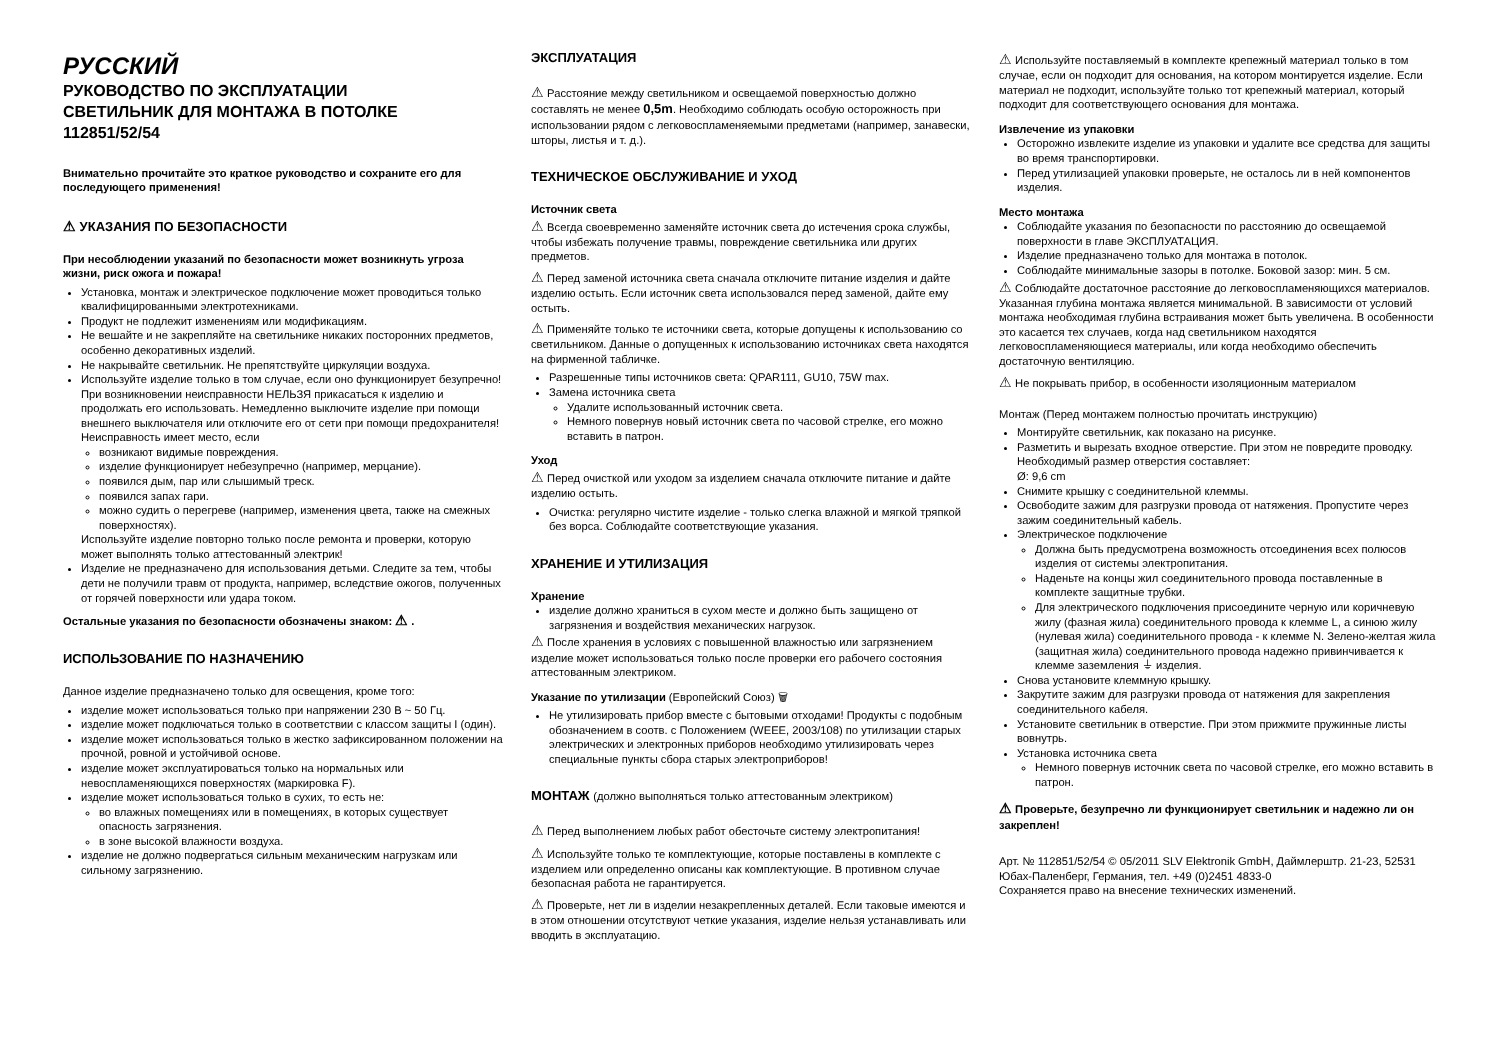РУССКИЙ
РУКОВОДСТВО ПО ЭКСПЛУАТАЦИИ
СВЕТИЛЬНИК ДЛЯ МОНТАЖА В ПОТОЛКЕ
112851/52/54
Внимательно прочитайте это краткое руководство и сохраните его для последующего применения!
⚠ УКАЗАНИЯ ПО БЕЗОПАСНОСТИ
При несоблюдении указаний по безопасности может возникнуть угроза жизни, риск ожога и пожара!
Установка, монтаж и электрическое подключение может проводиться только квалифицированными электротехниками.
Продукт не подлежит изменениям или модификациям.
Не вешайте и не закрепляйте на светильнике никаких посторонних предметов, особенно декоративных изделий.
Не накрывайте светильник. Не препятствуйте циркуляции воздуха.
Используйте изделие только в том случае, если оно функционирует безупречно! При возникновении неисправности НЕЛЬЗЯ прикасаться к изделию и продолжать его использовать. Немедленно выключите изделие при помощи внешнего выключателя или отключите его от сети при помощи предохранителя!
Неисправность имеет место, если
возникают видимые повреждения.
изделие функционирует небезупречно (например, мерцание).
появился дым, пар или слышимый треск.
появился запах гари.
можно судить о перегреве (например, изменения цвета, также на смежных поверхностях).
Используйте изделие повторно только после ремонта и проверки, которую может выполнять только аттестованный электрик!
Изделие не предназначено для использования детьми. Следите за тем, чтобы дети не получили травм от продукта, например, вследствие ожогов, полученных от горячей поверхности или удара током.
Остальные указания по безопасности обозначены знаком: ⚠ .
ИСПОЛЬЗОВАНИЕ ПО НАЗНАЧЕНИЮ
Данное изделие предназначено только для освещения, кроме того:
изделие может использоваться только при напряжении 230 В ~ 50 Гц.
изделие может подключаться только в соответствии с классом защиты I (один).
изделие может использоваться только в жестко зафиксированном положении на прочной, ровной и устойчивой основе.
изделие может эксплуатироваться только на нормальных или невоспламеняющихся поверхностях (маркировка F).
изделие может использоваться только в сухих, то есть не:
во влажных помещениях или в помещениях, в которых существует опасность загрязнения.
в зоне высокой влажности воздуха.
изделие не должно подвергаться сильным механическим нагрузкам или сильному загрязнению.
ЭКСПЛУАТАЦИЯ
⚠ Расстояние между светильником и освещаемой поверхностью должно составлять не менее 0,5m. Необходимо соблюдать особую осторожность при использовании рядом с легковоспламеняемыми предметами (например, занавески, шторы, листья и т. д.).
ТЕХНИЧЕСКОЕ ОБСЛУЖИВАНИЕ И УХОД
Источник света
⚠ Всегда своевременно заменяйте источник света до истечения срока службы, чтобы избежать получение травмы, повреждение светильника или других предметов.
⚠ Перед заменой источника света сначала отключите питание изделия и дайте изделию остыть. Если источник света использовался перед заменой, дайте ему остыть.
⚠ Применяйте только те источники света, которые допущены к использованию со светильником. Данные о допущенных к использованию источниках света находятся на фирменной табличке.
Разрешенные типы источников света: QPAR111, GU10, 75W max.
Замена источника света
Удалите использованный источник света.
Немного повернув новый источник света по часовой стрелке, его можно вставить в патрон.
Уход
⚠ Перед очисткой или уходом за изделием сначала отключите питание и дайте изделию остыть.
Очистка: регулярно чистите изделие - только слегка влажной и мягкой тряпкой без ворса. Соблюдайте соответствующие указания.
ХРАНЕНИЕ И УТИЛИЗАЦИЯ
Хранение
изделие должно храниться в сухом месте и должно быть защищено от загрязнения и воздействия механических нагрузок.
⚠ После хранения в условиях с повышенной влажностью или загрязнением изделие может использоваться только после проверки его рабочего состояния аттестованным электриком.
Указание по утилизации (Европейский Союз) 🗑
Не утилизировать прибор вместе с бытовыми отходами! Продукты с подобным обозначением в соотв. с Положением (WEEE, 2003/108) по утилизации старых электрических и электронных приборов необходимо утилизировать через специальные пункты сбора старых электроприборов!
МОНТАЖ (должно выполняться только аттестованным электриком)
⚠ Перед выполнением любых работ обесточьте систему электропитания!
⚠ Используйте только те комплектующие, которые поставлены в комплекте с изделием или определенно описаны как комплектующие. В противном случае безопасная работа не гарантируется.
⚠ Проверьте, нет ли в изделии незакрепленных деталей. Если таковые имеются и в этом отношении отсутствуют четкие указания, изделие нельзя устанавливать или вводить в эксплуатацию.
⚠ Используйте поставляемый в комплекте крепежный материал только в том случае, если он подходит для основания, на котором монтируется изделие. Если материал не подходит, используйте только тот крепежный материал, который подходит для соответствующего основания для монтажа.
Извлечение из упаковки
Осторожно извлеките изделие из упаковки и удалите все средства для защиты во время транспортировки.
Перед утилизацией упаковки проверьте, не осталось ли в ней компонентов изделия.
Место монтажа
Соблюдайте указания по безопасности по расстоянию до освещаемой поверхности в главе ЭКСПЛУАТАЦИЯ.
Изделие предназначено только для монтажа в потолок.
Соблюдайте минимальные зазоры в потолке. Боковой зазор: мин. 5 см.
⚠ Соблюдайте достаточное расстояние до легковоспламеняющихся материалов. Указанная глубина монтажа является минимальной. В зависимости от условий монтажа необходимая глубина встраивания может быть увеличена. В особенности это касается тех случаев, когда над светильником находятся легковоспламеняющиеся материалы, или когда необходимо обеспечить достаточную вентиляцию.
⚠ Не покрывать прибор, в особенности изоляционным материалом
Монтаж (Перед монтажем полностью прочитать инструкцию)
Монтируйте светильник, как показано на рисунке.
Разметить и вырезать входное отверстие. При этом не повредите проводку. Необходимый размер отверстия составляет:
Ø: 9,6 cm
Снимите крышку с соединительной клеммы.
Освободите зажим для разгрузки провода от натяжения. Пропустите через зажим соединительный кабель.
Электрическое подключение
Должна быть предусмотрена возможность отсоединения всех полюсов изделия от системы электропитания.
Наденьте на концы жил соединительного провода поставленные в комплекте защитные трубки.
Для электрического подключения присоедините черную или коричневую жилу (фазная жила) соединительного провода к клемме L, а синюю жилу (нулевая жила) соединительного провода - к клемме N. Зелено-желтая жила (защитная жила) соединительного провода надежно привинчивается к клемме заземления ⏚ изделия.
Снова установите клеммную крышку.
Закрутите зажим для разгрузки провода от натяжения для закрепления соединительного кабеля.
Установите светильник в отверстие. При этом прижмите пружинные листы вовнутрь.
Установка источника света
Немного повернув источник света по часовой стрелке, его можно вставить в патрон.
⚠ Проверьте, безупречно ли функционирует светильник и надежно ли он закреплен!
Арт. № 112851/52/54 © 05/2011 SLV Elektronik GmbH, Даймлерштр. 21-23, 52531 Юбах-Паленберг, Германия, тел. +49 (0)2451 4833-0
Сохраняется право на внесение технических изменений.